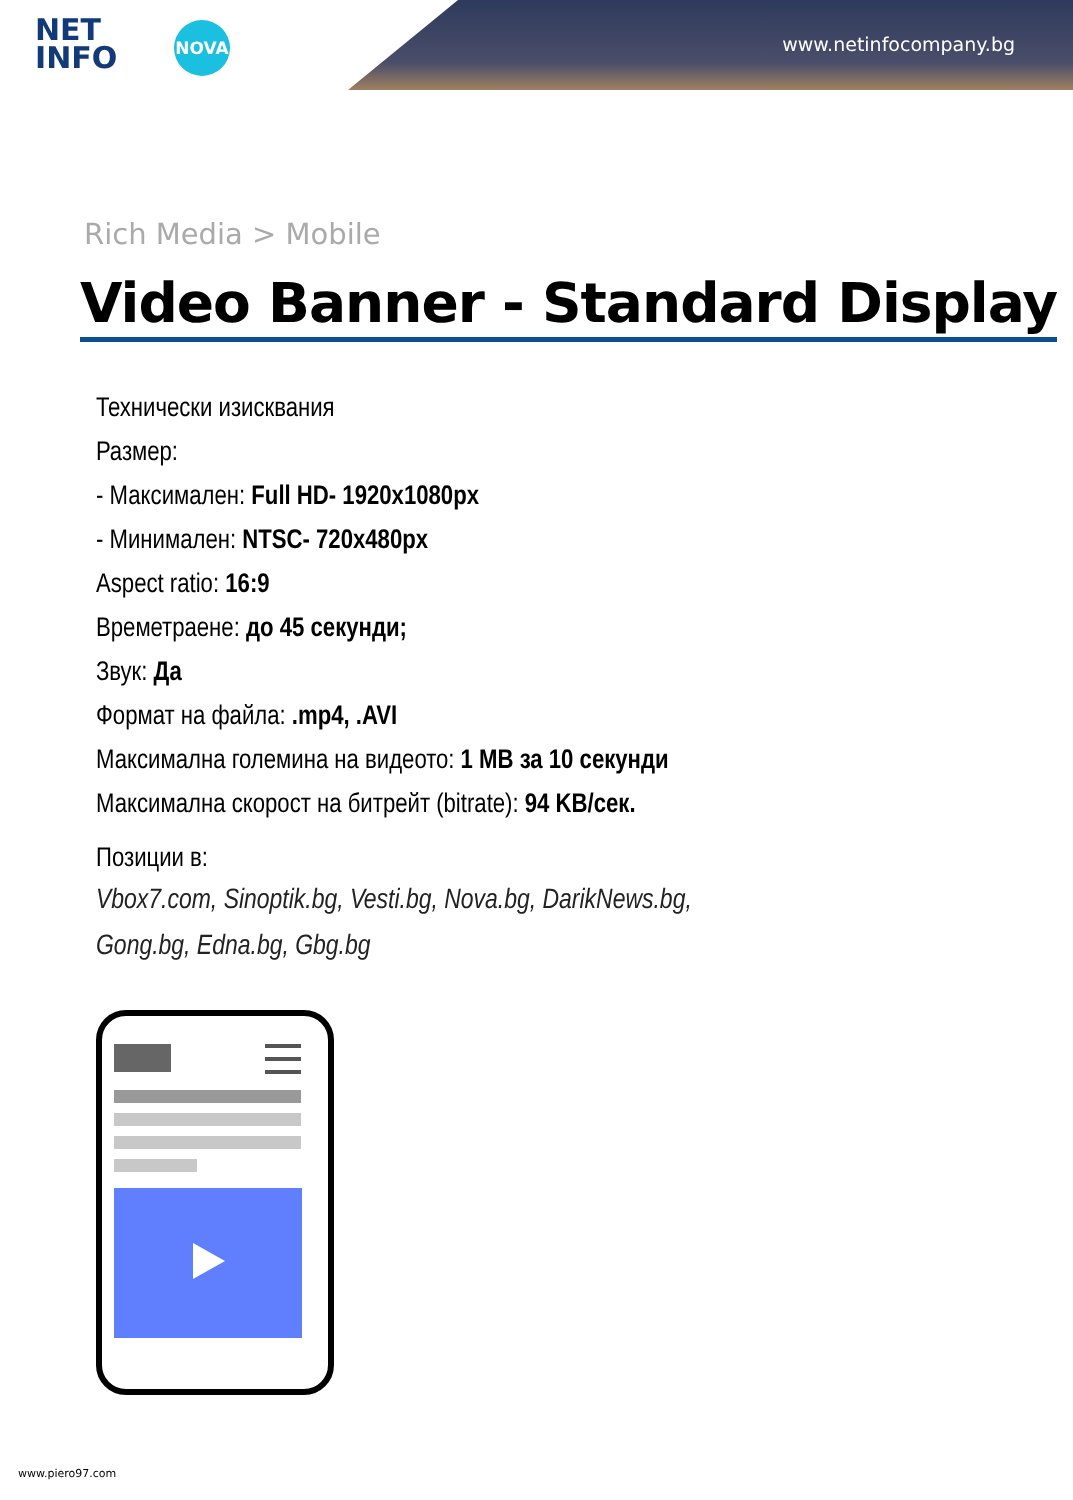NET
INFO
NOVA
www.netinfocompany.bg
Rich Media > Mobile
Video Banner - Standard Display
Технически изисквания
Размер:
- Максимален: Full HD- 1920x1080px
- Минимален: NTSC- 720x480px
Aspect ratio: 16:9
Времетраене: до 45 секунди;
Звук: Да
Формат на файла: .mp4, .AVI
Максимална големина на видеото: 1 MB за 10 секунди
Максимална скорост на битрейт (bitrate): 94 KB/сек.
Позиции в:
Vbox7.com, Sinoptik.bg, Vesti.bg, Nova.bg, DarikNews.bg,
Gong.bg, Edna.bg, Gbg.bg
www.piero97.com